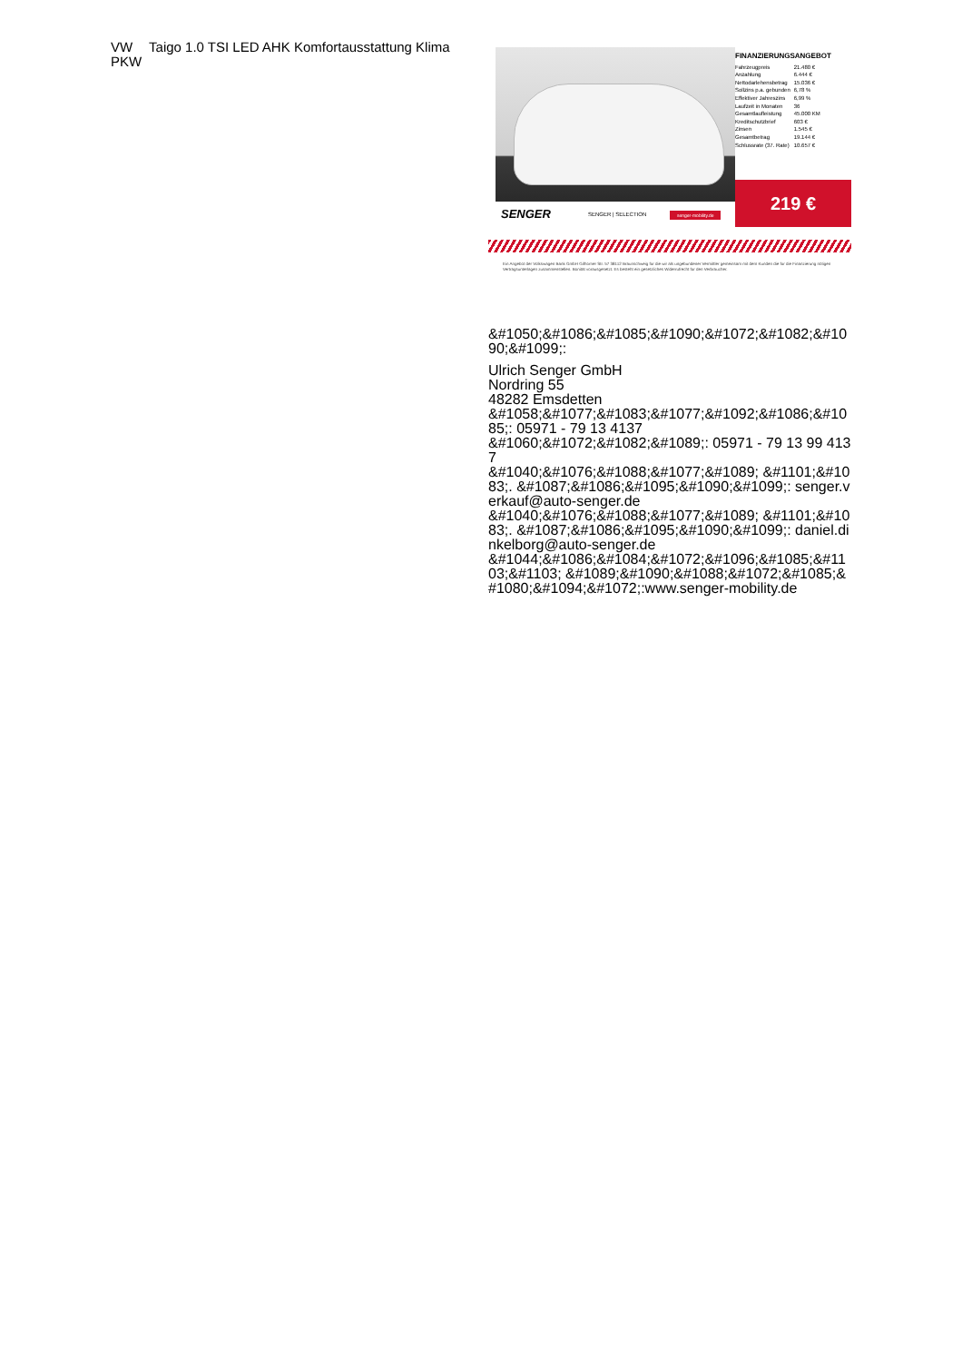VW Taigo 1.0 TSI LED AHK Komfortausstattung Klima
PKW
FINANZIERUNGSANGEBOT
| Fahrzeugpreis | 21.480 € |
| Anzahlung | 6.444 € |
| Nettodarlehensbetrag | 15.036 € |
| Sollzins p.a. gebunden | 6,78 % |
| Effektiver Jahreszins | 6,99 % |
| Laufzeit in Monaten | 36 |
| Gesamtlaufleistung | 45.000 KM |
| Kreditschutzbrief | 603 € |
| Zinsen | 1.545 € |
| Gesamtbetrag | 19.144 € |
| Schlussrate (37. Rate) | 10.657 € |
219 €
SENGER SENGER | SELECTION senger-mobility.de
Ein Angebot der Volkswagen Bank GmbH Gifhorner Str. 57 38112 Braunschweig für die wir als ungebundener Vermittler gemeinsam mit dem Kunden die für die Finanzierung nötigen Vertragsunterlagen zusammenstellen. Bonität vorausgesetzt. Es besteht ein gesetzliches Widerrufrecht für den Verbraucher.
&#1050;&#1086;&#1085;&#1090;&#1072;&#1082;&#1090;&#1099;:
Ulrich Senger GmbH
Nordring 55
48282 Emsdetten
&#1058;&#1077;&#1083;&#1077;&#1092;&#1086;&#1085;: 05971 - 79 13 4137
&#1060;&#1072;&#1082;&#1089;: 05971 - 79 13 99 4137
&#1040;&#1076;&#1088;&#1077;&#1089; &#1101;&#1083;. &#1087;&#1086;&#1095;&#1090;&#1099;: senger.verkauf@auto-senger.de
&#1040;&#1076;&#1088;&#1077;&#1089; &#1101;&#1083;. &#1087;&#1086;&#1095;&#1090;&#1099;: daniel.dinkelborg@auto-senger.de
&#1044;&#1086;&#1084;&#1072;&#1096;&#1085;&#1103;&#1103; &#1089;&#1090;&#1088;&#1072;&#1085;&#1080;&#1094;&#1072;:www.senger-mobility.de